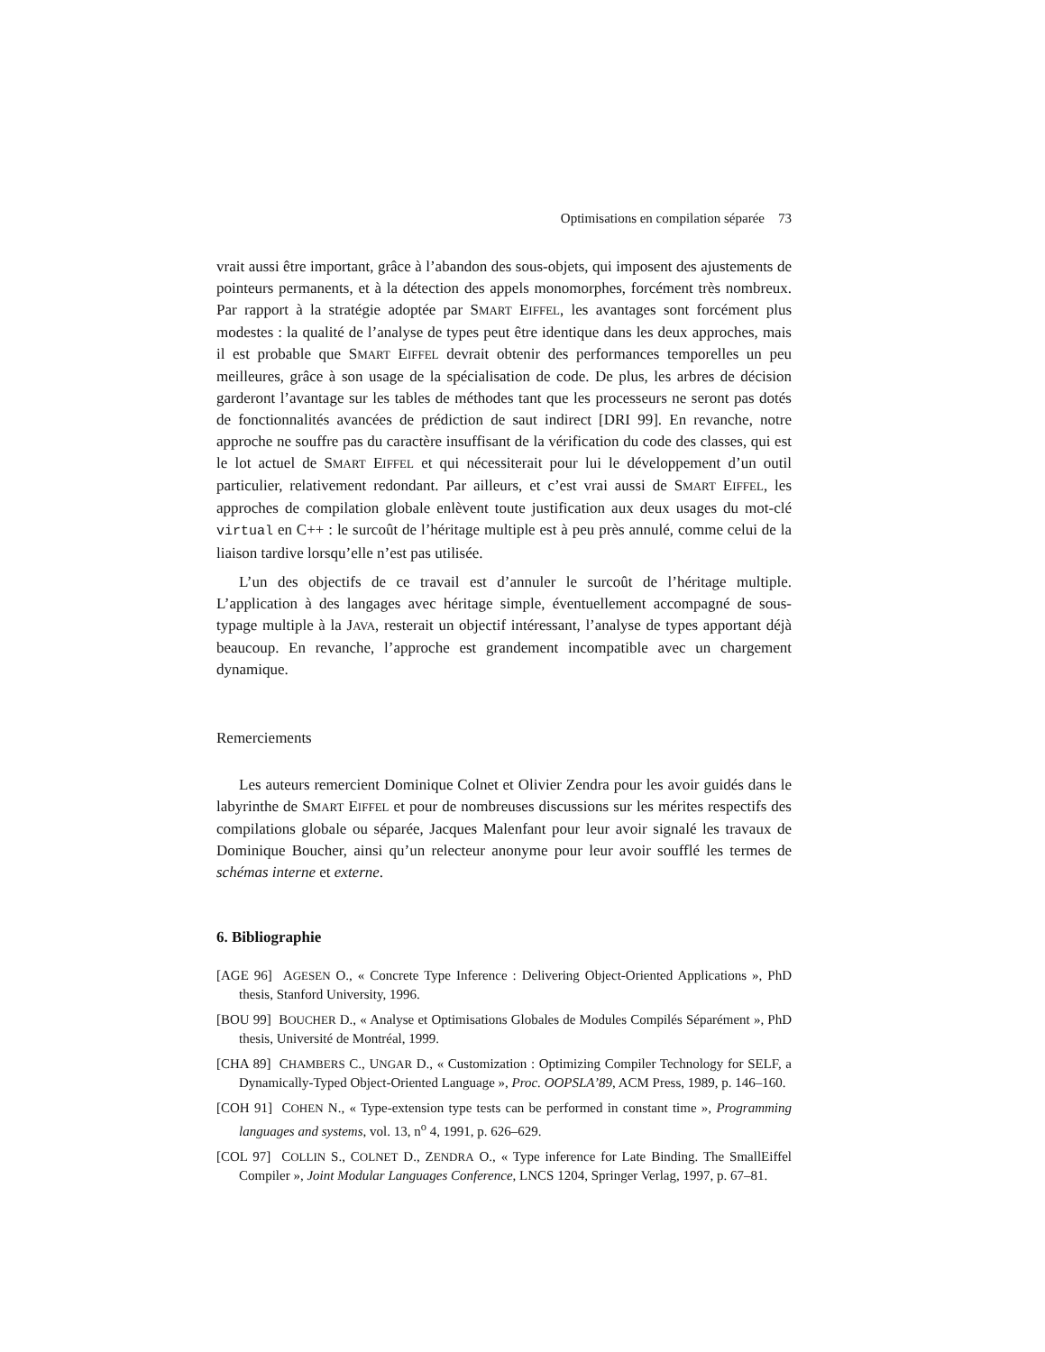Optimisations en compilation séparée 73
vrait aussi être important, grâce à l’abandon des sous-objets, qui imposent des ajustements de pointeurs permanents, et à la détection des appels monomorphes, forcément très nombreux. Par rapport à la stratégie adoptée par SMART EIFFEL, les avantages sont forcément plus modestes : la qualité de l’analyse de types peut être identique dans les deux approches, mais il est probable que SMART EIFFEL devrait obtenir des performances temporelles un peu meilleures, grâce à son usage de la spécialisation de code. De plus, les arbres de décision garderont l’avantage sur les tables de méthodes tant que les processeurs ne seront pas dotés de fonctionnalités avancées de prédiction de saut indirect [DRI 99]. En revanche, notre approche ne souffre pas du caractère insuffisant de la vérification du code des classes, qui est le lot actuel de SMART EIFFEL et qui nécessiterait pour lui le développement d’un outil particulier, relativement redondant. Par ailleurs, et c’est vrai aussi de SMART EIFFEL, les approches de compilation globale enlèvent toute justification aux deux usages du mot-clé virtual en C++ : le surcoût de l’héritage multiple est à peu près annulé, comme celui de la liaison tardive lorsqu’elle n’est pas utilisée.
L’un des objectifs de ce travail est d’annuler le surcoût de l’héritage multiple. L’application à des langages avec héritage simple, éventuellement accompagné de sous-typage multiple à la JAVA, resterait un objectif intéressant, l’analyse de types apportant déjà beaucoup. En revanche, l’approche est grandement incompatible avec un chargement dynamique.
Remerciements
Les auteurs remercient Dominique Colnet et Olivier Zendra pour les avoir guidés dans le labyrinthe de SMART EIFFEL et pour de nombreuses discussions sur les mérites respectifs des compilations globale ou séparée, Jacques Malenfant pour leur avoir signalé les travaux de Dominique Boucher, ainsi qu’un relecteur anonyme pour leur avoir soufflé les termes de schémas interne et externe.
6. Bibliographie
[AGE 96] AGESEN O., « Concrete Type Inference : Delivering Object-Oriented Applications », PhD thesis, Stanford University, 1996.
[BOU 99] BOUCHER D., « Analyse et Optimisations Globales de Modules Compilés Séparément », PhD thesis, Université de Montréal, 1999.
[CHA 89] CHAMBERS C., UNGAR D., « Customization : Optimizing Compiler Technology for SELF, a Dynamically-Typed Object-Oriented Language », Proc. OOPSLA’89, ACM Press, 1989, p. 146–160.
[COH 91] COHEN N., « Type-extension type tests can be performed in constant time », Programming languages and systems, vol. 13, n<sup>o</sup> 4, 1991, p. 626–629.
[COL 97] COLLIN S., COLNET D., ZENDRA O., « Type inference for Late Binding. The SmallEiffel Compiler », Joint Modular Languages Conference, LNCS 1204, Springer Verlag, 1997, p. 67–81.